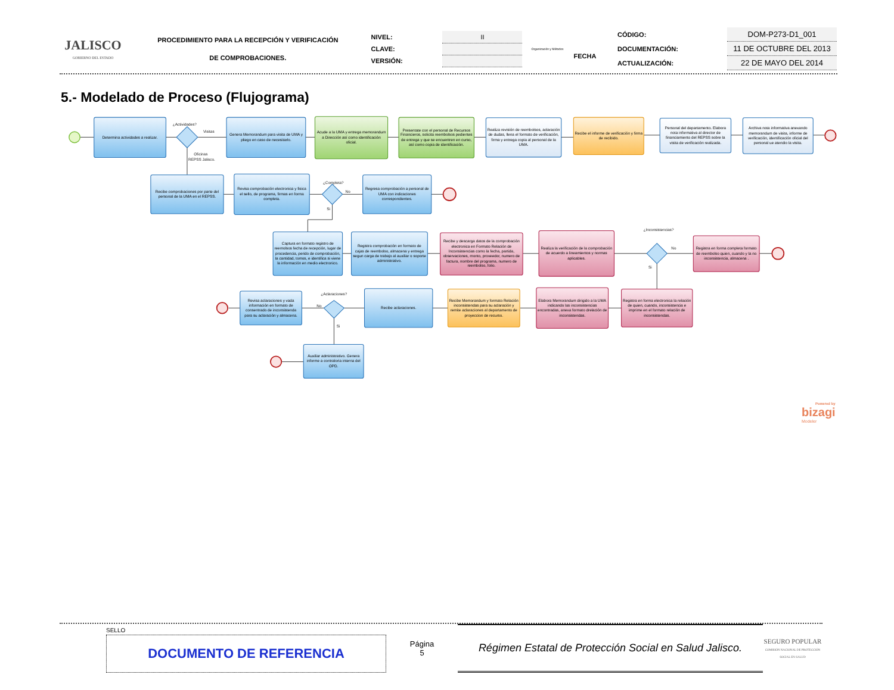| JALISCO GOBIERNO DEL ESTADO | PROCEDIMIENTO PARA LA RECEPCIÓN Y VERIFICACIÓN DE COMPROBACIONES. | / NIVEL: / II / / CLAVE: / / / VERSIÓN: / / | Organización y Métodos | / / CÓDIGO: / DOM-P273-D1_001 / / FECHA / DOCUMENTACIÓN: / 11 DE OCTUBRE DEL 2013 / / / ACTUALIZACIÓN: / 22 DE MAYO DEL 2014 / |
5.- Modelado de Proceso (Flujograma)
¿Actividades?
Visitas
Oficinas
REPSS Jalisco.
¿Completa?
No
Si
¿Inconsistencias?
No
Si
¿Aclaraciones?
No
Si
Determina actividades a realizar.
Genera Memorandum para visita de UMA y pliego en caso de necesitarlo.
Acude a la UMA y entrega memorandum a Dirección así como identificación oficial.
Presentate con el personal de Recursos Financieros, solicita reembolsos pedientes de entrega y que se encuentren en curso, así como copia de identificación.
Realiza revisión de reembolsos, aclaración de dudas, llena el formato de verificación, firma y entrega copia al personal de la UMA.
Recibe el informe de verificación y firma de recibido.
Personal del departamento. Elabora nota informativa al director de financiamiento del REPSS sobre la visita de verificación realizada.
Archiva nota informativa anexando memorandum de visita, informe de verificación, identificación oficial del personal ue atendio la visita.
Recibe comprobaciones por parte del personal de la UMA en el REPSS.
Revisa comprobación electronica y fisica el sello, de programa, firmas en forma completa.
Regresa comprobación a personal de UMA con indicaciones correspondientes.
Captura en formato registro de reemolsos fecha de recepción, lugar de procedencia, perido de comprobación, la cantidad, tomos, e identifica si viene la información en medio electronico.
Registra comprobación en formato de cajas de reembolso, almacena y entrega segun carga de trabajo al auxiliar o soporte administrativo.
Recibe y descarga datos de la comprobación electronica en Formato Relación de Inconsistencias como la fecha, partida, observaciones, monto, proveedor, numero de factura, nombre del programa, numero de reembolso, folio.
Realiza la verificación de la comprobación de acuerdo a lineamientos y normas aplicables.
Registra en forma completa formato de reembolso quien, cuando y la no inconsistencia, almacena .
Registra en forma electronica la relación de quien, cuando, inconsistencia e imprime en el formato relación de inconsistendas.
Elabora Memorandum dirigido a la UMA indicando las inconsistencias encontradas, anexa formato drelación de inconsistendas.
Recibe Memorandum y formato Relación inconsistendas para su aclaración y remite aclaraciones al departamento de proyeccion de recurso.
Recibe aclaraciones.
Revisa aclaraciones y vada información en formato de consentrado de inconsistenda para su aclaración y almacena.
Auxiliar administrativo. Genera informe a contraloria interna del OPD.
Powered by
bizagi
Modeler
SELLO
DOCUMENTO DE REFERENCIA
Página
5
Régimen Estatal de Protección Social en Salud Jalisco.
SEGURO POPULAR
COMISIÓN NACIONAL DE PROTECCIÓN SOCIAL EN SALUD